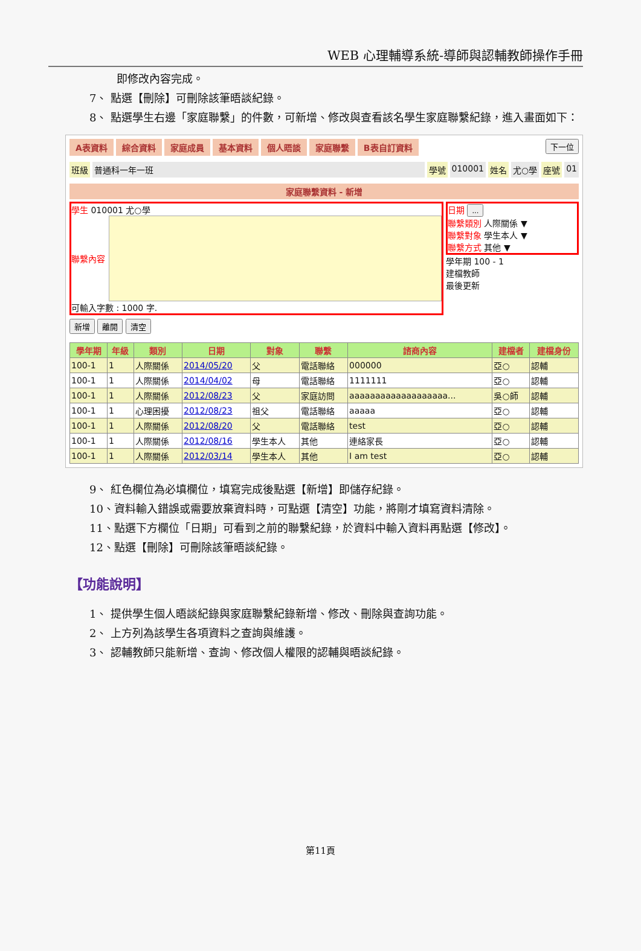WEB 心理輔導系統-導師與認輔教師操作手冊
即修改內容完成。
7、 點選【刪除】可刪除該筆晤談紀錄。
8、 點選學生右邊「家庭聯繫」的件數，可新增、修改與查看該名學生家庭聯繫紀錄，進入畫面如下：
A表資料 綜合資料 家庭成員 基本資料 個人晤談 家庭聯繫 B表自訂資料 下一位
班級 普通科一年一班 學號 010001 姓名 尤○學 座號 01
家庭聯繫資料 - 新增
學生 010001 尤○學
聯繫內容
可輸入字數 : 1000 字.
日期 ...
聯繫類別 人際關係 ▼
聯繫對象 學生本人 ▼
聯繫方式 其他 ▼
學年期 100 - 1
建檔教師
最後更新
新增 離開 清空
| 學年期 | 年級 | 類別 | 日期 | 對象 | 聯繫 | 諮商內容 | 建檔者 | 建檔身份 |
| --- | --- | --- | --- | --- | --- | --- | --- | --- |
| 100-1 | 1 | 人際關係 | 2014/05/20 | 父 | 電話聯絡 | 000000 | 亞○ | 認輔 |
| 100-1 | 1 | 人際關係 | 2014/04/02 | 母 | 電話聯絡 | 1111111 | 亞○ | 認輔 |
| 100-1 | 1 | 人際關係 | 2012/08/23 | 父 | 家庭訪問 | aaaaaaaaaaaaaaaaaaa... | 吳○師 | 認輔 |
| 100-1 | 1 | 心理困擾 | 2012/08/23 | 祖父 | 電話聯絡 | aaaaa | 亞○ | 認輔 |
| 100-1 | 1 | 人際關係 | 2012/08/20 | 父 | 電話聯絡 | test | 亞○ | 認輔 |
| 100-1 | 1 | 人際關係 | 2012/08/16 | 學生本人 | 其他 | 連絡家長 | 亞○ | 認輔 |
| 100-1 | 1 | 人際關係 | 2012/03/14 | 學生本人 | 其他 | I am test | 亞○ | 認輔 |
9、 紅色欄位為必填欄位，填寫完成後點選【新增】即儲存紀錄。
10、資料輸入錯誤或需要放棄資料時，可點選【清空】功能，將剛才填寫資料清除。
11、點選下方欄位「日期」可看到之前的聯繫紀錄，於資料中輸入資料再點選【修改】。
12、點選【刪除】可刪除該筆晤談紀錄。
【功能說明】
1、 提供學生個人晤談紀錄與家庭聯繫紀錄新增、修改、刪除與查詢功能。
2、 上方列為該學生各項資料之查詢與維護。
3、 認輔教師只能新增、查詢、修改個人權限的認輔與晤談紀錄。
第11頁